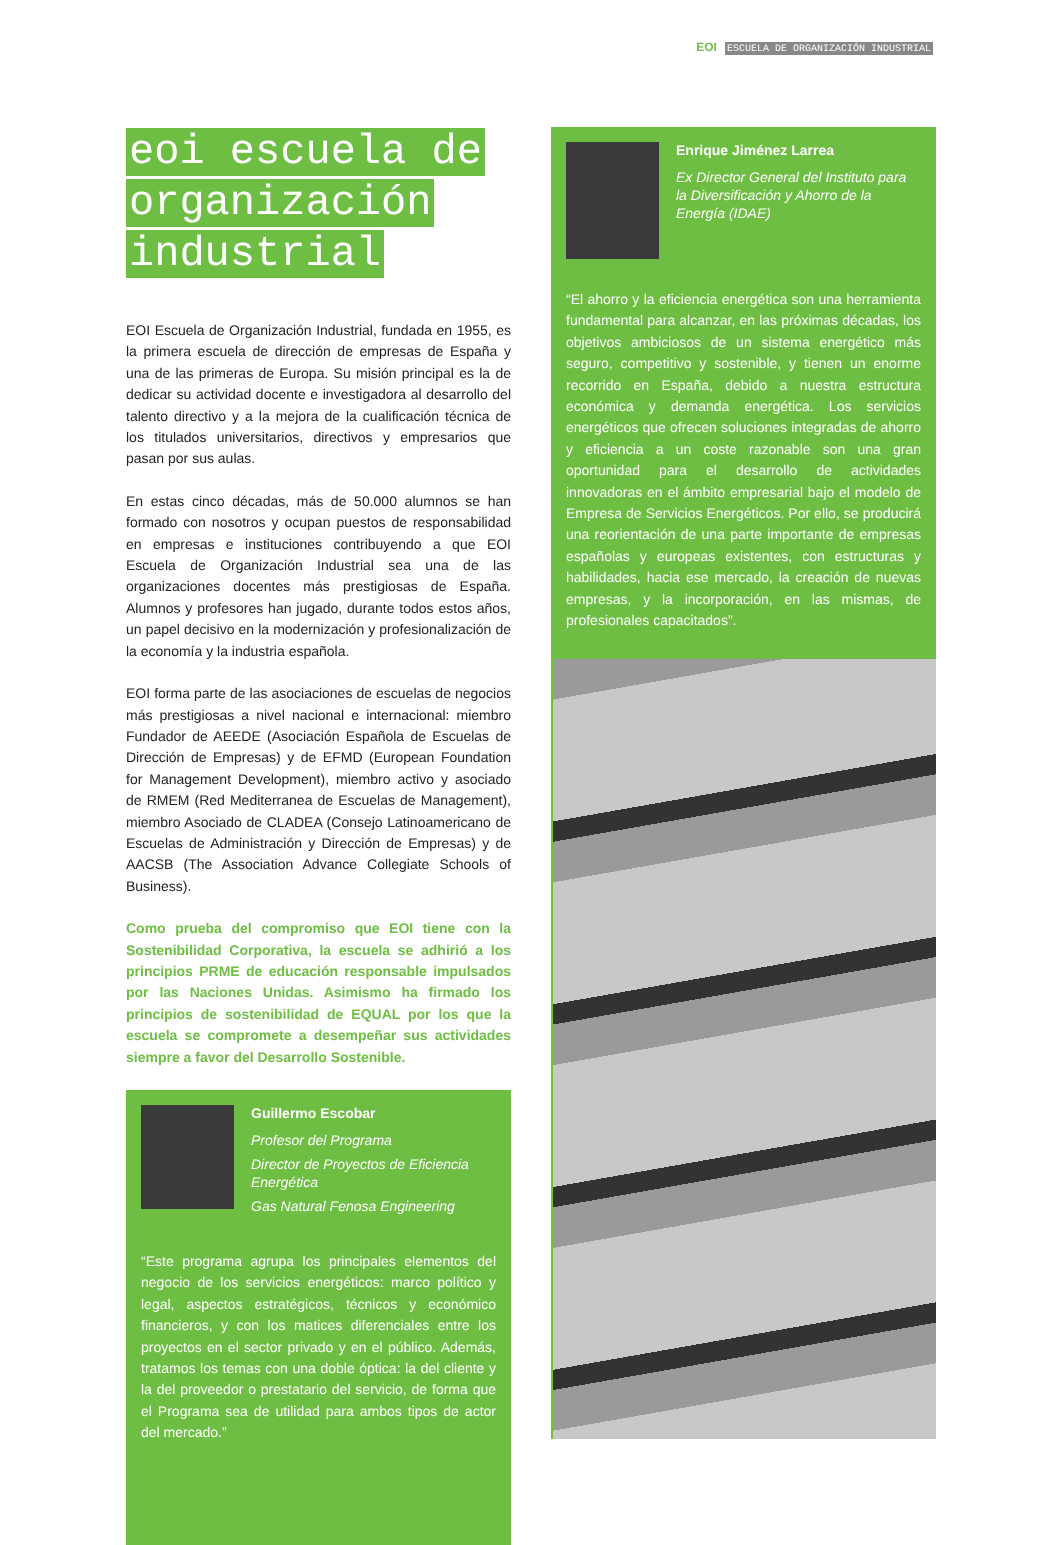EOI ESCUELA DE ORGANIZACIÓN INDUSTRIAL
eoi escuela de
organización
industrial
EOI Escuela de Organización Industrial, fundada en 1955, es la primera escuela de dirección de empresas de España y una de las primeras de Europa. Su misión principal es la de dedicar su actividad docente e investigadora al desarrollo del talento directivo y a la mejora de la cualificación técnica de los titulados universitarios, directivos y empresarios que pasan por sus aulas.
En estas cinco décadas, más de 50.000 alumnos se han formado con nosotros y ocupan puestos de responsabilidad en empresas e instituciones contribuyendo a que EOI Escuela de Organización Industrial sea una de las organizaciones docentes más prestigiosas de España. Alumnos y profesores han jugado, durante todos estos años, un papel decisivo en la modernización y profesionalización de la economía y la industria española.
EOI forma parte de las asociaciones de escuelas de negocios más prestigiosas a nivel nacional e internacional: miembro Fundador de AEEDE (Asociación Española de Escuelas de Dirección de Empresas) y de EFMD (European Foundation for Management Development), miembro activo y asociado de RMEM (Red Mediterranea de Escuelas de Management), miembro Asociado de CLADEA (Consejo Latinoamericano de Escuelas de Administración y Dirección de Empresas) y de AACSB (The Association Advance Collegiate Schools of Business).
Como prueba del compromiso que EOI tiene con la Sostenibilidad Corporativa, la escuela se adhirió a los principios PRME de educación responsable impulsados por las Naciones Unidas. Asimismo ha firmado los principios de sostenibilidad de EQUAL por los que la escuela se compromete a desempeñar sus actividades siempre a favor del Desarrollo Sostenible.
Guillermo Escobar
Profesor del Programa
Director de Proyectos de Eficiencia Energética
Gas Natural Fenosa Engineering
“Este programa agrupa los principales elementos del negocio de los servicios energéticos: marco político y legal, aspectos estratégicos, técnicos y económico financieros, y con los matices diferenciales entre los proyectos en el sector privado y en el público. Además, tratamos los temas con una doble óptica: la del cliente y la del proveedor o prestatario del servicio, de forma que el Programa sea de utilidad para ambos tipos de actor del mercado.”
Enrique Jiménez Larrea
Ex Director General del Instituto para la Diversificación y Ahorro de la Energía (IDAE)
“El ahorro y la eficiencia energética son una herramienta fundamental para alcanzar, en las próximas décadas, los objetivos ambiciosos de un sistema energético más seguro, competitivo y sostenible, y tienen un enorme recorrido en España, debido a nuestra estructura económica y demanda energética. Los servicios energéticos que ofrecen soluciones integradas de ahorro y eficiencia a un coste razonable son una gran oportunidad para el desarrollo de actividades innovadoras en el ámbito empresarial bajo el modelo de Empresa de Servicios Energéticos. Por ello, se producirá una reorientación de una parte importante de empresas españolas y europeas existentes, con estructuras y habilidades, hacia ese mercado, la creación de nuevas empresas, y la incorporación, en las mismas, de profesionales capacitados”.